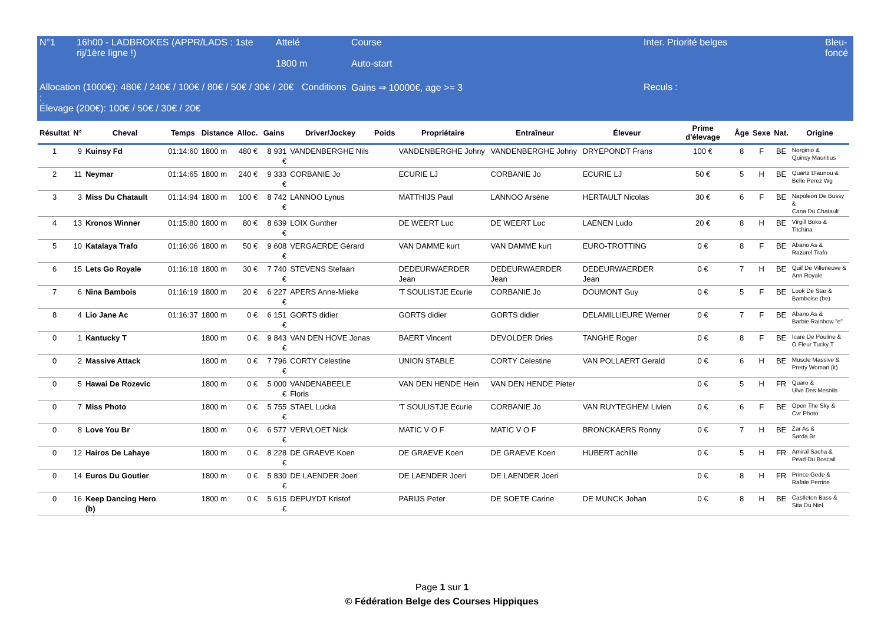| N°1 | 16h00 - LADBROKES (APPR/LADS : 1ste rij/1ère ligne !) | Attelé 1800 m | Course Auto-start | | Inter. Priorité belges | Bleu-foncé |
| Allocation (1000€): 480€ / 240€ / 100€ / 80€ / 50€ / 30€ / 20€ Conditions : Élevage (200€): 100€ / 50€ / 30€ / 20€ | | | Gains ⇒ 10000€, age >= 3 | | Reculs : | |
| Résultat | N° | Cheval | Temps | Distance | Alloc. | Gains | Driver/Jockey | Poids | Propriétaire | Entraîneur | Éleveur | Prime d'élevage | Âge | Sexe | Nat. | Origine |
| --- | --- | --- | --- | --- | --- | --- | --- | --- | --- | --- | --- | --- | --- | --- | --- | --- |
| 1 | 9 | Kuinsy Fd | 01:14:60 | 1800 m | 480 € | 8 931 € | VANDENBERGHE Nils | | VANDENBERGHE Johny | VANDENBERGHE Johny | DRYEPONDT Frans | 100 € | 8 | F | BE | Norginio & Quinsy Mauritius |
| 2 | 11 | Neymar | 01:14:65 | 1800 m | 240 € | 9 333 € | CORBANIE Jo | | ECURIE LJ | CORBANIE Jo | ECURIE LJ | 50 € | 5 | H | BE | Quartz D'aunou & Belle Perez Wg |
| 3 | 3 | Miss Du Chatault | 01:14:94 | 1800 m | 100 € | 8 742 € | LANNOO Lynus | | MATTHIJS Paul | LANNOO Arsène | HERTAULT Nicolas | 30 € | 6 | F | BE | Napoleon De Bussy & Cana Du Chatault |
| 4 | 13 | Kronos Winner | 01:15:80 | 1800 m | 80 € | 8 639 € | LOIX Gunther | | DE WEERT Luc | DE WEERT Luc | LAENEN Ludo | 20 € | 8 | H | BE | Virgill Boko & Titchina |
| 5 | 10 | Katalaya Trafo | 01:16:06 | 1800 m | 50 € | 9 608 € | VERGAERDE Gérard | | VAN DAMME kurt | VAN DAMME kurt | EURO-TROTTING | 0 € | 8 | F | BE | Abano As & Razurel Trafo |
| 6 | 15 | Lets Go Royale | 01:16:18 | 1800 m | 30 € | 7 740 € | STEVENS Stefaan | | DEDEURWAERDER Jean | DEDEURWAERDER Jean | DEDEURWAERDER Jean | 0 € | 7 | H | BE | Quif De Villeneuve & Ann Royale |
| 7 | 6 | Nina Bambois | 01:16:19 | 1800 m | 20 € | 6 227 € | APERS Anne-Mieke | | 'T SOULISTJE Ecurie | CORBANIE Jo | DOUMONT Guy | 0 € | 5 | F | BE | Look De Star & Bamboise (be) |
| 8 | 4 | Lio Jane Ac | 01:16:37 | 1800 m | 0 € | 6 151 € | GORTS didier | | GORTS didier | GORTS didier | DELAMILLIEURE Werner | 0 € | 7 | F | BE | Abano As & Barbie Rainbow "e" |
| 0 | 1 | Kantucky T | | 1800 m | 0 € | 9 843 € | VAN DEN HOVE Jonas | | BAERT Vincent | DEVOLDER Dries | TANGHE Roger | 0 € | 8 | F | BE | Icare De Pouline & O Fleur Tucky T |
| 0 | 2 | Massive Attack | | 1800 m | 0 € | 7 796 € | CORTY Celestine | | UNION STABLE | CORTY Celestine | VAN POLLAERT Gerald | 0 € | 6 | H | BE | Muscle Massive & Pretty Woman (it) |
| 0 | 5 | Hawai De Rozevic | | 1800 m | 0 € | 5 000 € | VANDENABEELE Floris | | VAN DEN HENDE Hein | VAN DEN HENDE Pieter | | 0 € | 5 | H | FR | Quaro & Ulve Des Mesnils |
| 0 | 7 | Miss Photo | | 1800 m | 0 € | 5 755 € | STAEL Lucka | | 'T SOULISTJE Ecurie | CORBANIE Jo | VAN RUYTEGHEM Livien | 0 € | 6 | F | BE | Open The Sky & Cvr Photo |
| 0 | 8 | Love You Br | | 1800 m | 0 € | 6 577 € | VERVLOET Nick | | MATIC V O F | MATIC V O F | BRONCKAERS Ronny | 0 € | 7 | H | BE | Zar As & Sarda Br |
| 0 | 12 | Hairos De Lahaye | | 1800 m | 0 € | 8 228 € | DE GRAEVE Koen | | DE GRAEVE Koen | DE GRAEVE Koen | HUBERT achille | 0 € | 5 | H | FR | Amiral Sacha & Pearl Du Boscail |
| 0 | 14 | Euros Du Goutier | | 1800 m | 0 € | 5 830 € | DE LAENDER Joeri | | DE LAENDER Joeri | DE LAENDER Joeri | | 0 € | 8 | H | FR | Prince Gede & Rafale Perrine |
| 0 | 16 | Keep Dancing Hero (b) | | 1800 m | 0 € | 5 615 € | DEPUYDT Kristof | | PARIJS Peter | DE SOETE Carine | DE MUNCK Johan | 0 € | 8 | H | BE | Castleton Bass & Sita Du Niel |
Page 1 sur 1
© Fédération Belge des Courses Hippiques